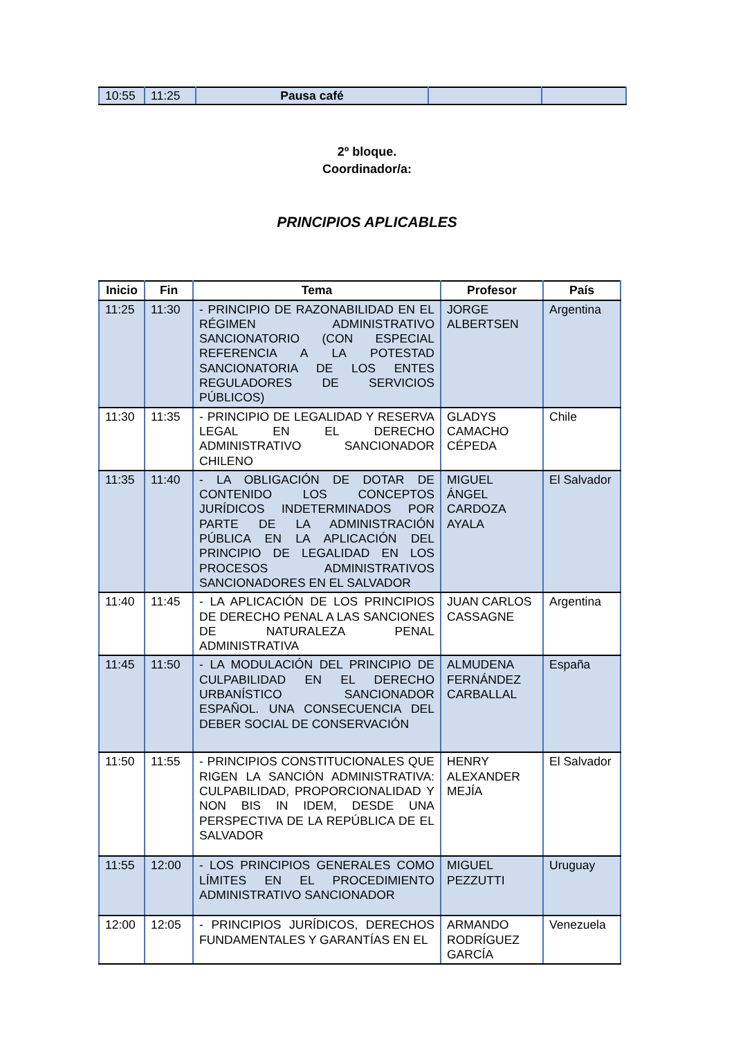| 10:55 | 11:25 | Pausa café | | |
2º bloque.
Coordinador/a:
PRINCIPIOS APLICABLES
| Inicio | Fin | Tema | Profesor | País |
| --- | --- | --- | --- | --- |
| 11:25 | 11:30 | - PRINCIPIO DE RAZONABILIDAD EN EL RÉGIMEN ADMINISTRATIVO SANCIONATORIO (CON ESPECIAL REFERENCIA A LA POTESTAD SANCIONATORIA DE LOS ENTES REGULADORES DE SERVICIOS PÚBLICOS) | JORGE ALBERTSEN | Argentina |
| 11:30 | 11:35 | - PRINCIPIO DE LEGALIDAD Y RESERVA LEGAL EN EL DERECHO ADMINISTRATIVO SANCIONADOR CHILENO | GLADYS CAMACHO CÉPEDA | Chile |
| 11:35 | 11:40 | - LA OBLIGACIÓN DE DOTAR DE CONTENIDO LOS CONCEPTOS JURÍDICOS INDETERMINADOS POR PARTE DE LA ADMINISTRACIÓN PÚBLICA EN LA APLICACIÓN DEL PRINCIPIO DE LEGALIDAD EN LOS PROCESOS ADMINISTRATIVOS SANCIONADORES EN EL SALVADOR | MIGUEL ÁNGEL CARDOZA AYALA | El Salvador |
| 11:40 | 11:45 | - LA APLICACIÓN DE LOS PRINCIPIOS DE DERECHO PENAL A LAS SANCIONES DE NATURALEZA PENAL ADMINISTRATIVA | JUAN CARLOS CASSAGNE | Argentina |
| 11:45 | 11:50 | - LA MODULACIÓN DEL PRINCIPIO DE CULPABILIDAD EN EL DERECHO URBANÍSTICO SANCIONADOR ESPAÑOL. UNA CONSECUENCIA DEL DEBER SOCIAL DE CONSERVACIÓN | ALMUDENA FERNÁNDEZ CARBALLAL | España |
| 11:50 | 11:55 | - PRINCIPIOS CONSTITUCIONALES QUE RIGEN LA SANCIÓN ADMINISTRATIVA: CULPABILIDAD, PROPORCIONALIDAD Y NON BIS IN IDEM, DESDE UNA PERSPECTIVA DE LA REPÚBLICA DE EL SALVADOR | HENRY ALEXANDER MEJÍA | El Salvador |
| 11:55 | 12:00 | - LOS PRINCIPIOS GENERALES COMO LÍMITES EN EL PROCEDIMIENTO ADMINISTRATIVO SANCIONADOR | MIGUEL PEZZUTTI | Uruguay |
| 12:00 | 12:05 | - PRINCIPIOS JURÍDICOS, DERECHOS FUNDAMENTALES Y GARANTÍAS EN EL | ARMANDO RODRÍGUEZ GARCÍA | Venezuela |